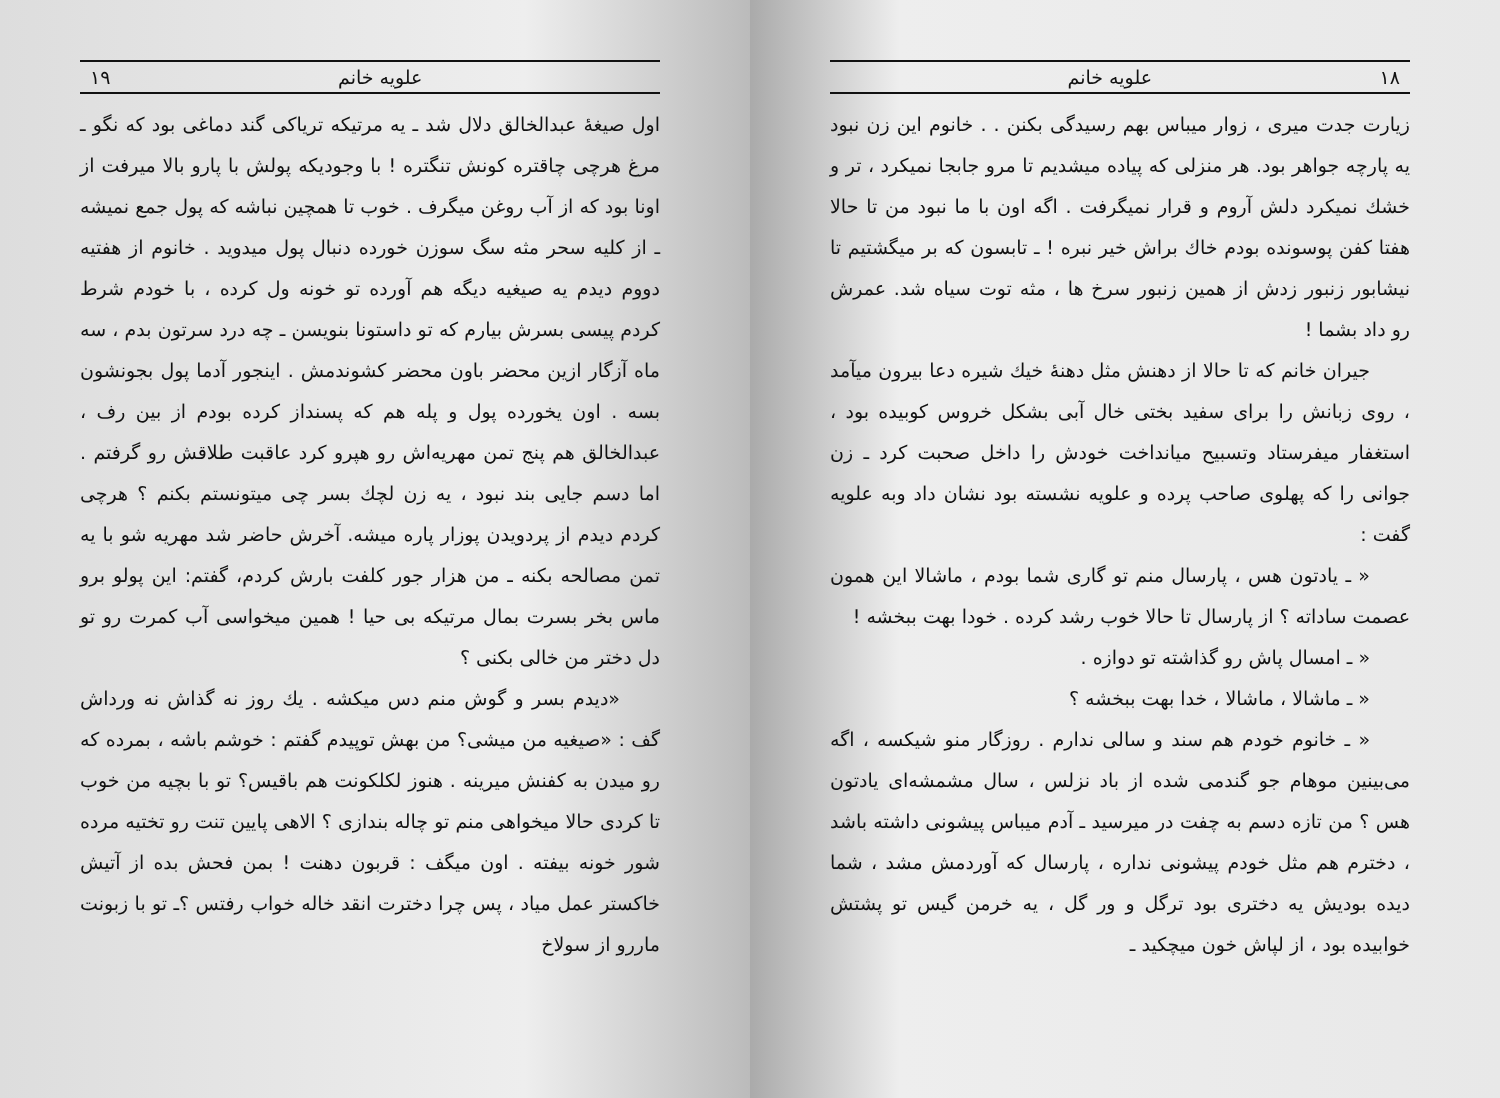۱۸ علویه خانم
زیارت جدت میری ، زوار میباس بهم رسیدگی بکنن . . خانوم این زن نبود یه پارچه جواهر بود. هر منزلی که پیاده میشدیم تا مرو جابجا نمیکرد ، تر و خشك نمیکرد دلش آروم و قرار نمیگرفت . اگه اون با ما نبود من تا حالا هفتا کفن پوسونده بودم خاك براش خیر نبره ! ـ تابسون که بر میگشتیم تا نیشابور زنبور زدش از همین زنبور سرخ ها ، مثه توت سیاه شد. عمرش رو داد بشما !
جیران خانم که تا حالا از دهنش مثل دهنهٔ خیك شیره دعا بیرون میآمد ، روی زبانش را برای سفید بختی خال آبی بشکل خروس کوبیده بود ، استغفار میفرستاد وتسبیح میانداخت خودش را داخل صحبت کرد ـ زن جوانی را که پهلوی صاحب پرده و علویه نشسته بود نشان داد وبه علویه گفت :
« ـ یادتون هس ، پارسال منم تو گاری شما بودم ، ماشالا این همون عصمت ساداته ؟ از پارسال تا حالا خوب رشد کرده . خودا بهت ببخشه !
« ـ امسال پاش رو گذاشته تو دوازه .
« ـ ماشالا ، ماشالا ، خدا بهت ببخشه ؟
« ـ خانوم خودم هم سند و سالی ندارم . روزگار منو شیکسه ، اگه می‌بینین موهام جو گندمی شده از باد نزلس ، سال مشمشه‌ای یادتون هس ؟ من تازه دسم به چفت در میرسید ـ آدم میباس پیشونی داشته باشد ، دخترم هم مثل خودم پیشونی نداره ، پارسال که آوردمش مشد ، شما دیده بودیش یه دختری بود ترگل و ور گل ، یه خرمن گیس تو پشتش خوابیده بود ، از لپاش خون میچکید ـ
علویه خانم ۱۹
اول صیغهٔ عبدالخالق دلال شد ـ یه مرتیکه تریاکی گند دماغی بود که نگو ـ مرغ هرچی چاقتره کونش تنگتره ! با وجودیکه پولش با پارو بالا میرفت از اونا بود که از آب روغن میگرف . خوب تا همچین نباشه که پول جمع نمیشه ـ از کلیه سحر مثه سگ سوزن خورده دنبال پول میدوید . خانوم از هفتیه دووم دیدم یه صیغیه دیگه هم آورده تو خونه ول کرده ، با خودم شرط کردم پیسی بسرش بیارم که تو داستونا بنویسن ـ چه درد سرتون بدم ، سه ماه آزگار ازین محضر باون محضر کشوندمش . اینجور آدما پول بجونشون بسه . اون یخورده پول و پله هم که پسنداز کرده بودم از بین رف ، عبدالخالق هم پنج تمن مهریه‌اش رو هپرو کرد عاقبت طلاقش رو گرفتم . اما دسم جایی بند نبود ، یه زن لچك بسر چی میتونستم بکنم ؟ هرچی کردم دیدم از پردویدن پوزار پاره میشه. آخرش حاضر شد مهریه شو با یه تمن مصالحه بکنه ـ من هزار جور کلفت بارش کردم، گفتم: این پولو برو ماس بخر بسرت بمال مرتیکه بی حیا ! همین میخواسی آب کمرت رو تو دل دختر من خالی بکنی ؟
«دیدم بسر و گوش منم دس میکشه . یك روز نه گذاش نه ورداش گف : «صیغیه من میشی؟ من بهش توپیدم گفتم : خوشم باشه ، بمرده که رو میدن به کفنش میرینه . هنوز لکلکونت هم باقیس؟ تو با بچیه من خوب تا کردی حالا میخواهی منم تو چاله بندازی ؟ الاهی پایین تنت رو تختیه مرده شور خونه بیفته . اون میگف : قربون دهنت ! بمن فحش بده از آتیش خاکستر عمل میاد ، پس چرا دخترت انقد خاله خواب رفتس ؟ـ تو با زبونت ماررو از سولاخ